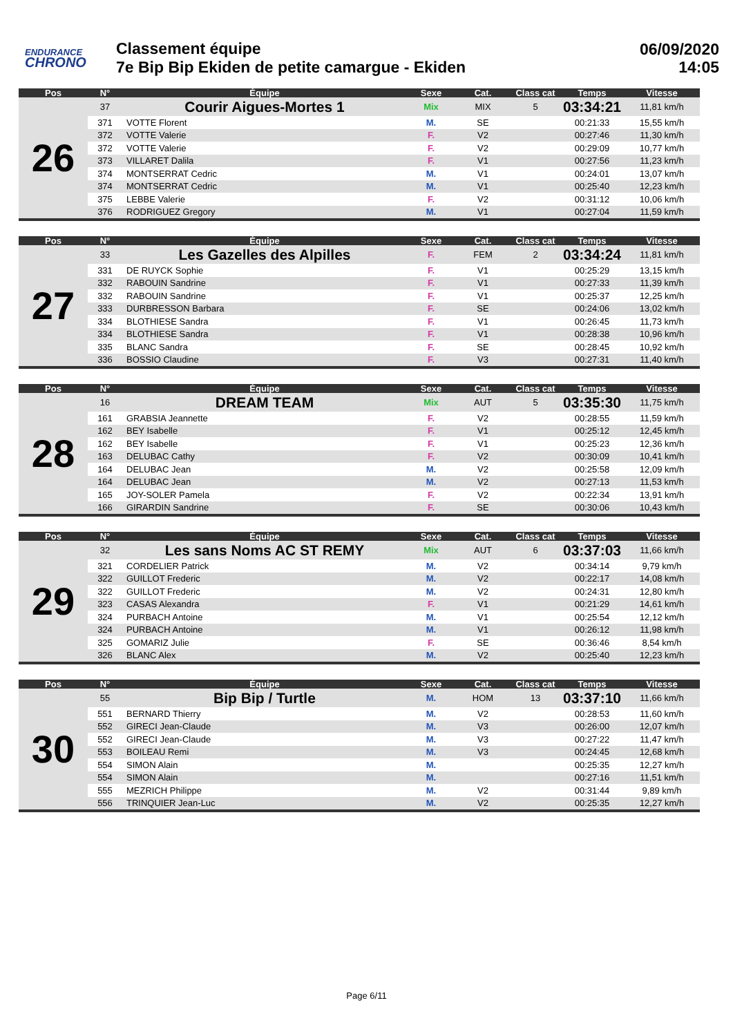ENDURANCE
CHRONO
Classement équipe
7e Bip Bip Ekiden de petite camargue - Ekiden
06/09/2020
14:05
| Pos | N° | Équipe | Sexe | Cat. | Class cat | Temps | Vitesse |
| --- | --- | --- | --- | --- | --- | --- | --- |
| 26 | 37 | Courir Aigues-Mortes 1 | Mix | MIX | 5 | 03:34:21 | 11,81 km/h |
| | 371 | VOTTE Florent | M. | SE | | 00:21:33 | 15,55 km/h |
| | 372 | VOTTE Valerie | F. | V2 | | 00:27:46 | 11,30 km/h |
| | 372 | VOTTE Valerie | F. | V2 | | 00:29:09 | 10,77 km/h |
| | 373 | VILLARET Dalila | F. | V1 | | 00:27:56 | 11,23 km/h |
| | 374 | MONTSERRAT Cedric | M. | V1 | | 00:24:01 | 13,07 km/h |
| | 374 | MONTSERRAT Cedric | M. | V1 | | 00:25:40 | 12,23 km/h |
| | 375 | LEBBE Valerie | F. | V2 | | 00:31:12 | 10,06 km/h |
| | 376 | RODRIGUEZ Gregory | M. | V1 | | 00:27:04 | 11,59 km/h |
| Pos | N° | Équipe | Sexe | Cat. | Class cat | Temps | Vitesse |
| --- | --- | --- | --- | --- | --- | --- | --- |
| 27 | 33 | Les Gazelles des Alpilles | F. | FEM | 2 | 03:34:24 | 11,81 km/h |
| | 331 | DE RUYCK Sophie | F. | V1 | | 00:25:29 | 13,15 km/h |
| | 332 | RABOUIN Sandrine | F. | V1 | | 00:27:33 | 11,39 km/h |
| | 332 | RABOUIN Sandrine | F. | V1 | | 00:25:37 | 12,25 km/h |
| | 333 | DURBRESSON Barbara | F. | SE | | 00:24:06 | 13,02 km/h |
| | 334 | BLOTHIESE Sandra | F. | V1 | | 00:26:45 | 11,73 km/h |
| | 334 | BLOTHIESE Sandra | F. | V1 | | 00:28:38 | 10,96 km/h |
| | 335 | BLANC Sandra | F. | SE | | 00:28:45 | 10,92 km/h |
| | 336 | BOSSIO Claudine | F. | V3 | | 00:27:31 | 11,40 km/h |
| Pos | N° | Équipe | Sexe | Cat. | Class cat | Temps | Vitesse |
| --- | --- | --- | --- | --- | --- | --- | --- |
| 28 | 16 | DREAM TEAM | Mix | AUT | 5 | 03:35:30 | 11,75 km/h |
| | 161 | GRABSIA Jeannette | F. | V2 | | 00:28:55 | 11,59 km/h |
| | 162 | BEY Isabelle | F. | V1 | | 00:25:12 | 12,45 km/h |
| | 162 | BEY Isabelle | F. | V1 | | 00:25:23 | 12,36 km/h |
| | 163 | DELUBAC Cathy | F. | V2 | | 00:30:09 | 10,41 km/h |
| | 164 | DELUBAC Jean | M. | V2 | | 00:25:58 | 12,09 km/h |
| | 164 | DELUBAC Jean | M. | V2 | | 00:27:13 | 11,53 km/h |
| | 165 | JOY-SOLER Pamela | F. | V2 | | 00:22:34 | 13,91 km/h |
| | 166 | GIRARDIN Sandrine | F. | SE | | 00:30:06 | 10,43 km/h |
| Pos | N° | Équipe | Sexe | Cat. | Class cat | Temps | Vitesse |
| --- | --- | --- | --- | --- | --- | --- | --- |
| 29 | 32 | Les sans Noms AC ST REMY | Mix | AUT | 6 | 03:37:03 | 11,66 km/h |
| | 321 | CORDELIER Patrick | M. | V2 | | 00:34:14 | 9,79 km/h |
| | 322 | GUILLOT Frederic | M. | V2 | | 00:22:17 | 14,08 km/h |
| | 322 | GUILLOT Frederic | M. | V2 | | 00:24:31 | 12,80 km/h |
| | 323 | CASAS Alexandra | F. | V1 | | 00:21:29 | 14,61 km/h |
| | 324 | PURBACH Antoine | M. | V1 | | 00:25:54 | 12,12 km/h |
| | 324 | PURBACH Antoine | M. | V1 | | 00:26:12 | 11,98 km/h |
| | 325 | GOMARIZ Julie | F. | SE | | 00:36:46 | 8,54 km/h |
| | 326 | BLANC Alex | M. | V2 | | 00:25:40 | 12,23 km/h |
| Pos | N° | Équipe | Sexe | Cat. | Class cat | Temps | Vitesse |
| --- | --- | --- | --- | --- | --- | --- | --- |
| 30 | 55 | Bip Bip / Turtle | M. | HOM | 13 | 03:37:10 | 11,66 km/h |
| | 551 | BERNARD Thierry | M. | V2 | | 00:28:53 | 11,60 km/h |
| | 552 | GIRECI Jean-Claude | M. | V3 | | 00:26:00 | 12,07 km/h |
| | 552 | GIRECI Jean-Claude | M. | V3 | | 00:27:22 | 11,47 km/h |
| | 553 | BOILEAU Remi | M. | V3 | | 00:24:45 | 12,68 km/h |
| | 554 | SIMON Alain | M. | | | 00:25:35 | 12,27 km/h |
| | 554 | SIMON Alain | M. | | | 00:27:16 | 11,51 km/h |
| | 555 | MEZRICH Philippe | M. | V2 | | 00:31:44 | 9,89 km/h |
| | 556 | TRINQUIER Jean-Luc | M. | V2 | | 00:25:35 | 12,27 km/h |
Page 6/11